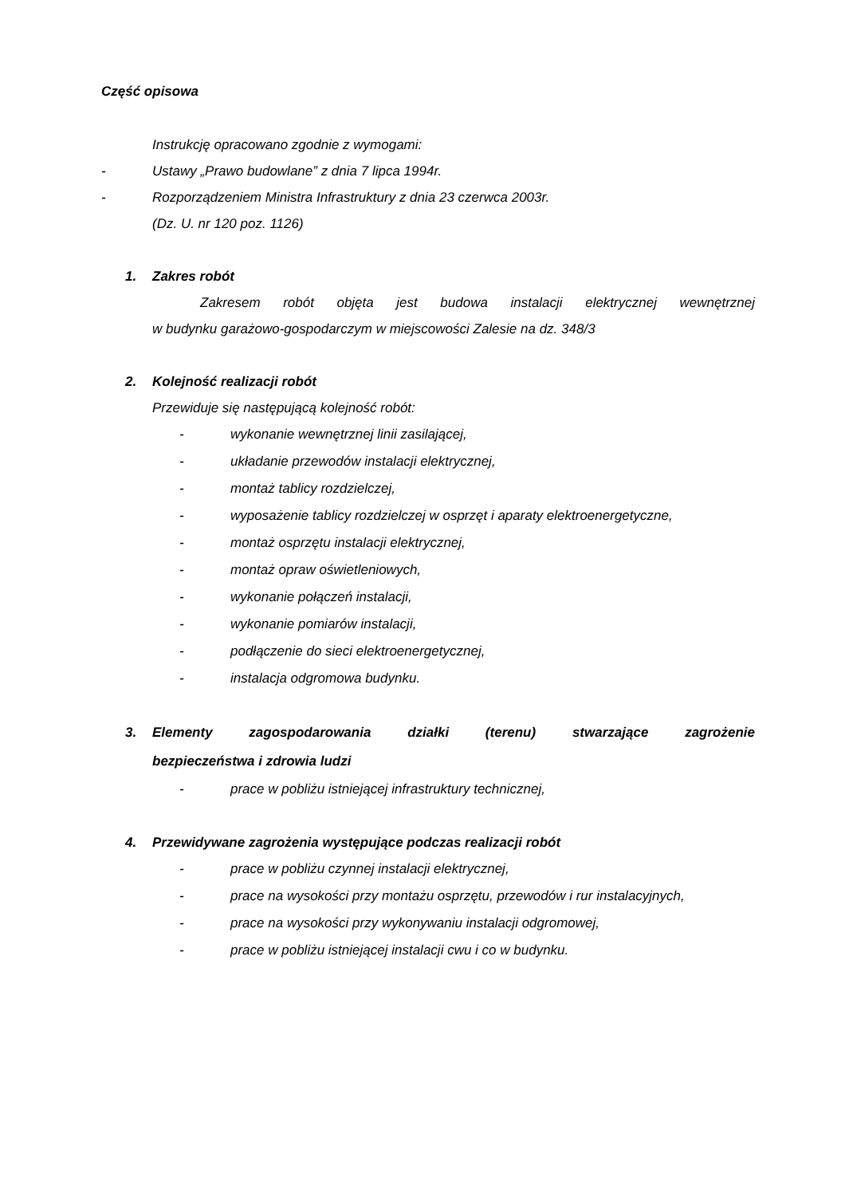Część opisowa
Instrukcję opracowano zgodnie z wymogami:
- Ustawy „Prawo budowlane” z dnia 7 lipca 1994r.
- Rozporządzeniem Ministra Infrastruktury z dnia 23 czerwca 2003r.
(Dz. U. nr 120 poz. 1126)
1. Zakres robót
Zakresem robót objęta jest budowa instalacji elektrycznej wewnętrznej
w budynku garażowo-gospodarczym w miejscowości Zalesie na dz. 348/3
2. Kolejność realizacji robót
Przewiduje się następującą kolejność robót:
- wykonanie wewnętrznej linii zasilającej,
- układanie przewodów instalacji elektrycznej,
- montaż tablicy rozdzielczej,
- wyposażenie tablicy rozdzielczej w osprzęt i aparaty elektroenergetyczne,
- montaż osprzętu instalacji elektrycznej,
- montaż opraw oświetleniowych,
- wykonanie połączeń instalacji,
- wykonanie pomiarów instalacji,
- podłączenie do sieci elektroenergetycznej,
- instalacja odgromowa budynku.
3. Elementy zagospodarowania działki (terenu) stwarzające zagrożenie bezpieczeństwa i zdrowia ludzi
- prace w pobliżu istniejącej infrastruktury technicznej,
4. Przewidywane zagrożenia występujące podczas realizacji robót
- prace w pobliżu czynnej instalacji elektrycznej,
- prace na wysokości przy montażu osprzętu, przewodów i rur instalacyjnych,
- prace na wysokości przy wykonywaniu instalacji odgromowej,
- prace w pobliżu istniejącej instalacji cwu i co w budynku.